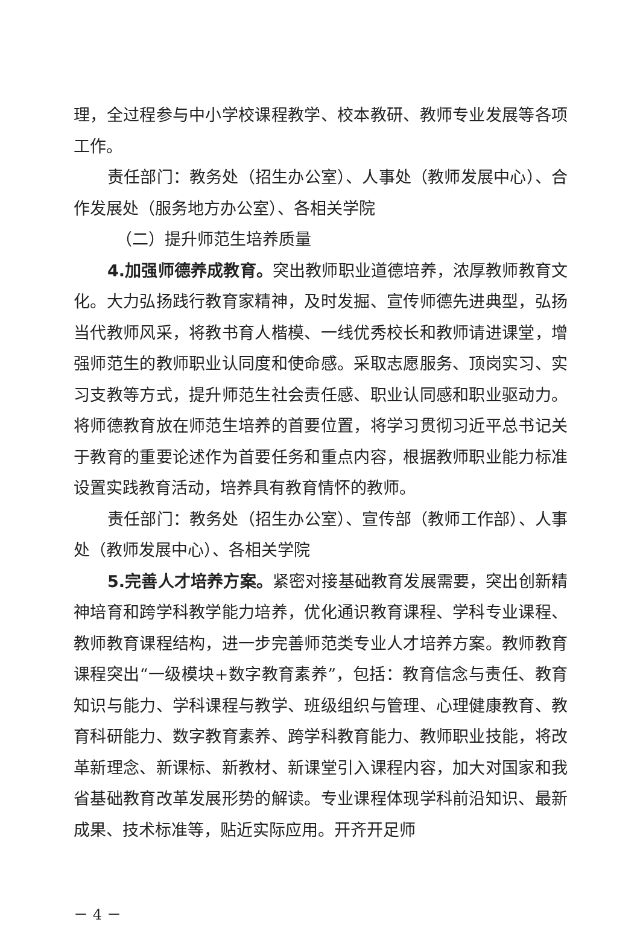理，全过程参与中小学校课程教学、校本教研、教师专业发展等各项工作。
责任部门：教务处（招生办公室）、人事处（教师发展中心）、合作发展处（服务地方办公室）、各相关学院
（二）提升师范生培养质量
4.加强师德养成教育。突出教师职业道德培养，浓厚教师教育文化。大力弘扬践行教育家精神，及时发掘、宣传师德先进典型，弘扬当代教师风采，将教书育人楷模、一线优秀校长和教师请进课堂，增强师范生的教师职业认同度和使命感。采取志愿服务、顶岗实习、实习支教等方式，提升师范生社会责任感、职业认同感和职业驱动力。将师德教育放在师范生培养的首要位置，将学习贯彻习近平总书记关于教育的重要论述作为首要任务和重点内容，根据教师职业能力标准设置实践教育活动，培养具有教育情怀的教师。
责任部门：教务处（招生办公室）、宣传部（教师工作部）、人事处（教师发展中心）、各相关学院
5.完善人才培养方案。紧密对接基础教育发展需要，突出创新精神培育和跨学科教学能力培养，优化通识教育课程、学科专业课程、教师教育课程结构，进一步完善师范类专业人才培养方案。教师教育课程突出“一级模块+数字教育素养”，包括：教育信念与责任、教育知识与能力、学科课程与教学、班级组织与管理、心理健康教育、教育科研能力、数字教育素养、跨学科教育能力、教师职业技能，将改革新理念、新课标、新教材、新课堂引入课程内容，加大对国家和我省基础教育改革发展形势的解读。专业课程体现学科前沿知识、最新成果、技术标准等，贴近实际应用。开齐开足师
－ 4 －